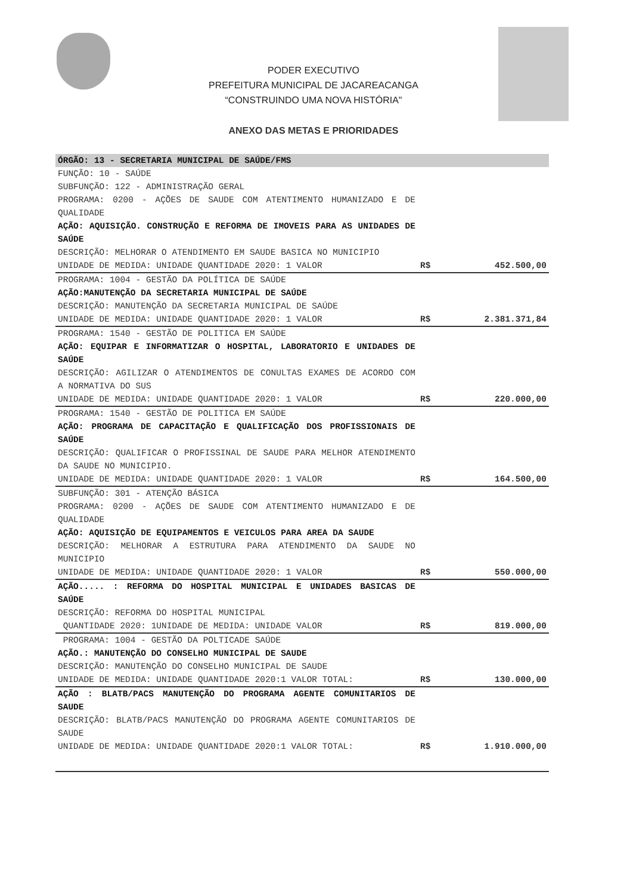PODER EXECUTIVO
PREFEITURA MUNICIPAL DE JACAREACANGA
“CONSTRUINDO UMA NOVA HISTÓRIA"
ANEXO DAS METAS E PRIORIDADES
| ÓRGÃO: 13 - SECRETARIA MUNICIPAL DE SAÚDE/FMS | | |
| FUNÇÃO: 10 - SAÚDE SUBFUNÇÃO: 122 - ADMINISTRAÇÃO GERAL PROGRAMA: 0200 - AÇÕES DE SAUDE COM ATENTIMENTO HUMANIZADO E DE QUALIDADE AÇÃO: AQUISIÇÃO. CONSTRUÇÃO E REFORMA DE IMOVEIS PARA AS UNIDADES DE SAÚDE DESCRIÇÃO: MELHORAR O ATENDIMENTO EM SAUDE BASICA NO MUNICIPIO UNIDADE DE MEDIDA: UNIDADE QUANTIDADE 2020: 1 VALOR | R$ | 452.500,00 |
| PROGRAMA: 1004 - GESTÃO DA POLÍTICA DE SAÚDE AÇÃO:MANUTENÇÃO DA SECRETARIA MUNICIPAL DE SAÚDE DESCRIÇÃO: MANUTENÇÃO DA SECRETARIA MUNICIPAL DE SAÚDE UNIDADE DE MEDIDA: UNIDADE QUANTIDADE 2020: 1 VALOR | R$ | 2.381.371,84 |
| PROGRAMA: 1540 - GESTÃO DE POLITICA EM SAÚDE AÇÃO: EQUIPAR E INFORMATIZAR O HOSPITAL, LABORATORIO E UNIDADES DE SAÚDE DESCRIÇÃO: AGILIZAR O ATENDIMENTOS DE CONULTAS EXAMES DE ACORDO COM A NORMATIVA DO SUS UNIDADE DE MEDIDA: UNIDADE QUANTIDADE 2020: 1 VALOR | R$ | 220.000,00 |
| PROGRAMA: 1540 - GESTÃO DE POLITICA EM SAÚDE AÇÃO: PROGRAMA DE CAPACITAÇÃO E QUALIFICAÇÃO DOS PROFISSIONAIS DE SAÚDE DESCRIÇÃO: QUALIFICAR O PROFISSINAL DE SAUDE PARA MELHOR ATENDIMENTO DA SAUDE NO MUNICIPIO. UNIDADE DE MEDIDA: UNIDADE QUANTIDADE 2020: 1 VALOR | R$ | 164.500,00 |
| SUBFUNÇÃO: 301 - ATENÇÃO BÁSICA PROGRAMA: 0200 - AÇÕES DE SAUDE COM ATENTIMENTO HUMANIZADO E DE QUALIDADE AÇÃO: AQUISIÇÃO DE EQUIPAMENTOS E VEICULOS PARA AREA DA SAUDE DESCRIÇÃO: MELHORAR A ESTRUTURA PARA ATENDIMENTO DA SAUDE NO MUNICIPIO UNIDADE DE MEDIDA: UNIDADE QUANTIDADE 2020: 1 VALOR | R$ | 550.000,00 |
| AÇÃO..... : REFORMA DO HOSPITAL MUNICIPAL E UNIDADES BASICAS DE SAÚDE DESCRIÇÃO: REFORMA DO HOSPITAL MUNICIPAL QUANTIDADE 2020: 1UNIDADE DE MEDIDA: UNIDADE VALOR | R$ | 819.000,00 |
| PROGRAMA: 1004 - GESTÃO DA POLTICADE SAÚDE AÇÃO.: MANUTENÇÃO DO CONSELHO MUNICIPAL DE SAUDE DESCRIÇÃO: MANUTENÇÃO DO CONSELHO MUNICIPAL DE SAUDE UNIDADE DE MEDIDA: UNIDADE QUANTIDADE 2020:1 VALOR TOTAL: | R$ | 130.000,00 |
| AÇÃO : BLATB/PACS MANUTENÇÃO DO PROGRAMA AGENTE COMUNITARIOS DE SAUDE DESCRIÇÃO: BLATB/PACS MANUTENÇÃO DO PROGRAMA AGENTE COMUNITARIOS DE SAUDE UNIDADE DE MEDIDA: UNIDADE QUANTIDADE 2020:1 VALOR TOTAL: | R$ | 1.910.000,00 |